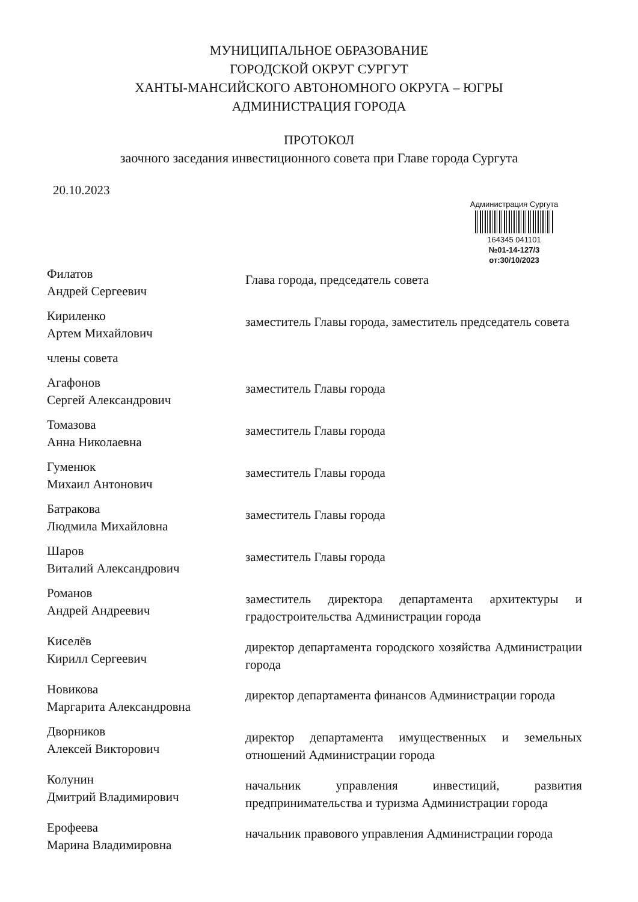МУНИЦИПАЛЬНОЕ ОБРАЗОВАНИЕ
ГОРОДСКОЙ ОКРУГ СУРГУТ
ХАНТЫ-МАНСИЙСКОГО АВТОНОМНОГО ОКРУГА – ЮГРЫ
АДМИНИСТРАЦИЯ ГОРОДА
ПРОТОКОЛ
заочного заседания инвестиционного совета при Главе города Сургута
20.10.2023
Администрация Сургута
164345 041101
№01-14-127/3
от:30/10/2023
Филатов
Андрей Сергеевич
Глава города, председатель совета
Кириленко
Артем Михайлович
заместитель Главы города, заместитель председатель совета
члены совета
Агафонов
Сергей Александрович
заместитель Главы города
Томазова
Анна Николаевна
заместитель Главы города
Гуменюк
Михаил Антонович
заместитель Главы города
Батракова
Людмила Михайловна
заместитель Главы города
Шаров
Виталий Александрович
заместитель Главы города
Романов
Андрей Андреевич
заместитель директора департамента архитектуры и градостроительства Администрации города
Киселёв
Кирилл Сергеевич
директор департамента городского хозяйства Администрации города
Новикова
Маргарита Александровна
директор департамента финансов Администрации города
Дворников
Алексей Викторович
директор департамента имущественных и земельных отношений Администрации города
Колунин
Дмитрий Владимирович
начальник управления инвестиций, развития предпринимательства и туризма Администрации города
Ерофеева
Марина Владимировна
начальник правового управления Администрации города